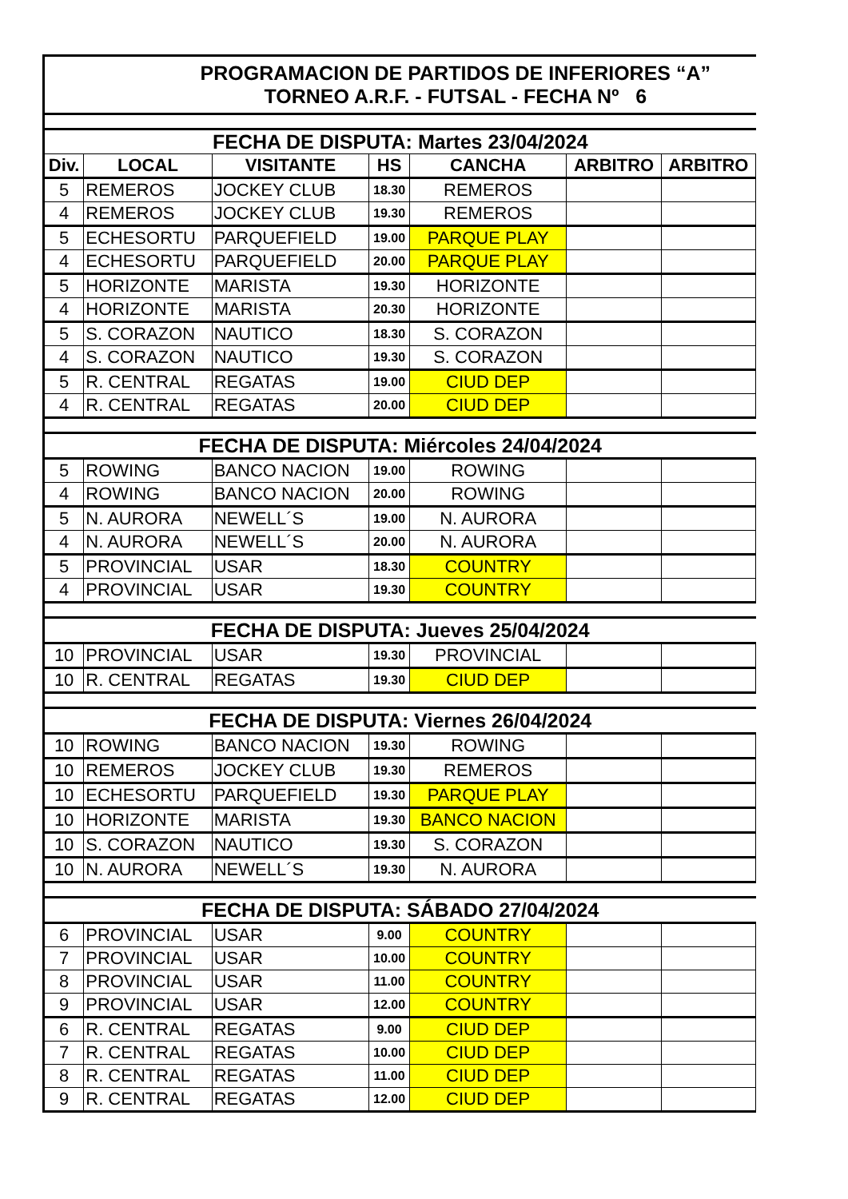| PROGRAMACION DE PARTIDOS DE INFERIORES “A” TORNEO A.R.F. - FUTSAL - FECHA Nº 6 | | | | | | |
| FECHA DE DISPUTA: Martes 23/04/2024 | | | | | | |
| Div. | LOCAL | VISITANTE | HS | CANCHA | ARBITRO | ARBITRO |
| 5 | REMEROS | JOCKEY CLUB | 18.30 | REMEROS | | |
| 4 | REMEROS | JOCKEY CLUB | 19.30 | REMEROS | | |
| 5 | ECHESORTU | PARQUEFIELD | 19.00 | PARQUE PLAY | | |
| 4 | ECHESORTU | PARQUEFIELD | 20.00 | PARQUE PLAY | | |
| 5 | HORIZONTE | MARISTA | 19.30 | HORIZONTE | | |
| 4 | HORIZONTE | MARISTA | 20.30 | HORIZONTE | | |
| 5 | S. CORAZON | NAUTICO | 18.30 | S. CORAZON | | |
| 4 | S. CORAZON | NAUTICO | 19.30 | S. CORAZON | | |
| 5 | R. CENTRAL | REGATAS | 19.00 | CIUD DEP | | |
| 4 | R. CENTRAL | REGATAS | 20.00 | CIUD DEP | | |
| FECHA DE DISPUTA: Miércoles 24/04/2024 | | | | | | |
| 5 | ROWING | BANCO NACION | 19.00 | ROWING | | |
| 4 | ROWING | BANCO NACION | 20.00 | ROWING | | |
| 5 | N. AURORA | NEWELL´S | 19.00 | N. AURORA | | |
| 4 | N. AURORA | NEWELL´S | 20.00 | N. AURORA | | |
| 5 | PROVINCIAL | USAR | 18.30 | COUNTRY | | |
| 4 | PROVINCIAL | USAR | 19.30 | COUNTRY | | |
| FECHA DE DISPUTA: Jueves 25/04/2024 | | | | | | |
| 10 | PROVINCIAL | USAR | 19.30 | PROVINCIAL | | |
| 10 | R. CENTRAL | REGATAS | 19.30 | CIUD DEP | | |
| FECHA DE DISPUTA: Viernes 26/04/2024 | | | | | | |
| 10 | ROWING | BANCO NACION | 19.30 | ROWING | | |
| 10 | REMEROS | JOCKEY CLUB | 19.30 | REMEROS | | |
| 10 | ECHESORTU | PARQUEFIELD | 19.30 | PARQUE PLAY | | |
| 10 | HORIZONTE | MARISTA | 19.30 | BANCO NACION | | |
| 10 | S. CORAZON | NAUTICO | 19.30 | S. CORAZON | | |
| 10 | N. AURORA | NEWELL´S | 19.30 | N. AURORA | | |
| FECHA DE DISPUTA: SÁBADO 27/04/2024 | | | | | | |
| 6 | PROVINCIAL | USAR | 9.00 | COUNTRY | | |
| 7 | PROVINCIAL | USAR | 10.00 | COUNTRY | | |
| 8 | PROVINCIAL | USAR | 11.00 | COUNTRY | | |
| 9 | PROVINCIAL | USAR | 12.00 | COUNTRY | | |
| 6 | R. CENTRAL | REGATAS | 9.00 | CIUD DEP | | |
| 7 | R. CENTRAL | REGATAS | 10.00 | CIUD DEP | | |
| 8 | R. CENTRAL | REGATAS | 11.00 | CIUD DEP | | |
| 9 | R. CENTRAL | REGATAS | 12.00 | CIUD DEP | | |